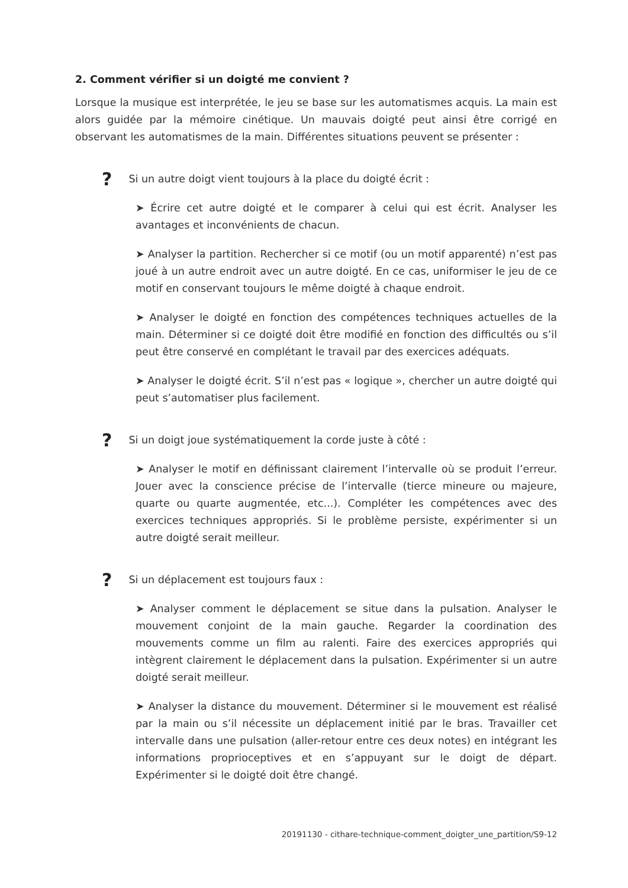2. Comment vérifier si un doigté me convient ?
Lorsque la musique est interprétée, le jeu se base sur les automatismes acquis. La main est alors guidée par la mémoire cinétique. Un mauvais doigté peut ainsi être corrigé en observant les automatismes de la main. Différentes situations peuvent se présenter :
? Si un autre doigt vient toujours à la place du doigté écrit :
➤ Écrire cet autre doigté et le comparer à celui qui est écrit. Analyser les avantages et inconvénients de chacun.
➤ Analyser la partition. Rechercher si ce motif (ou un motif apparenté) n’est pas joué à un autre endroit avec un autre doigté. En ce cas, uniformiser le jeu de ce motif en conservant toujours le même doigté à chaque endroit.
➤ Analyser le doigté en fonction des compétences techniques actuelles de la main. Déterminer si ce doigté doit être modifié en fonction des difficultés ou s’il peut être conservé en complétant le travail par des exercices adéquats.
➤ Analyser le doigté écrit. S’il n’est pas « logique », chercher un autre doigté qui peut s’automatiser plus facilement.
? Si un doigt joue systématiquement la corde juste à côté :
➤ Analyser le motif en définissant clairement l’intervalle où se produit l’erreur. Jouer avec la conscience précise de l’intervalle (tierce mineure ou majeure, quarte ou quarte augmentée, etc...). Compléter les compétences avec des exercices techniques appropriés. Si le problème persiste, expérimenter si un autre doigté serait meilleur.
? Si un déplacement est toujours faux :
➤ Analyser comment le déplacement se situe dans la pulsation. Analyser le mouvement conjoint de la main gauche. Regarder la coordination des mouvements comme un film au ralenti. Faire des exercices appropriés qui intègrent clairement le déplacement dans la pulsation. Expérimenter si un autre doigté serait meilleur.
➤ Analyser la distance du mouvement. Déterminer si le mouvement est réalisé par la main ou s’il nécessite un déplacement initié par le bras. Travailler cet intervalle dans une pulsation (aller-retour entre ces deux notes) en intégrant les informations proprioceptives et en s’appuyant sur le doigt de départ. Expérimenter si le doigté doit être changé.
20191130 - cithare-technique-comment_doigter_une_partition/S9-12